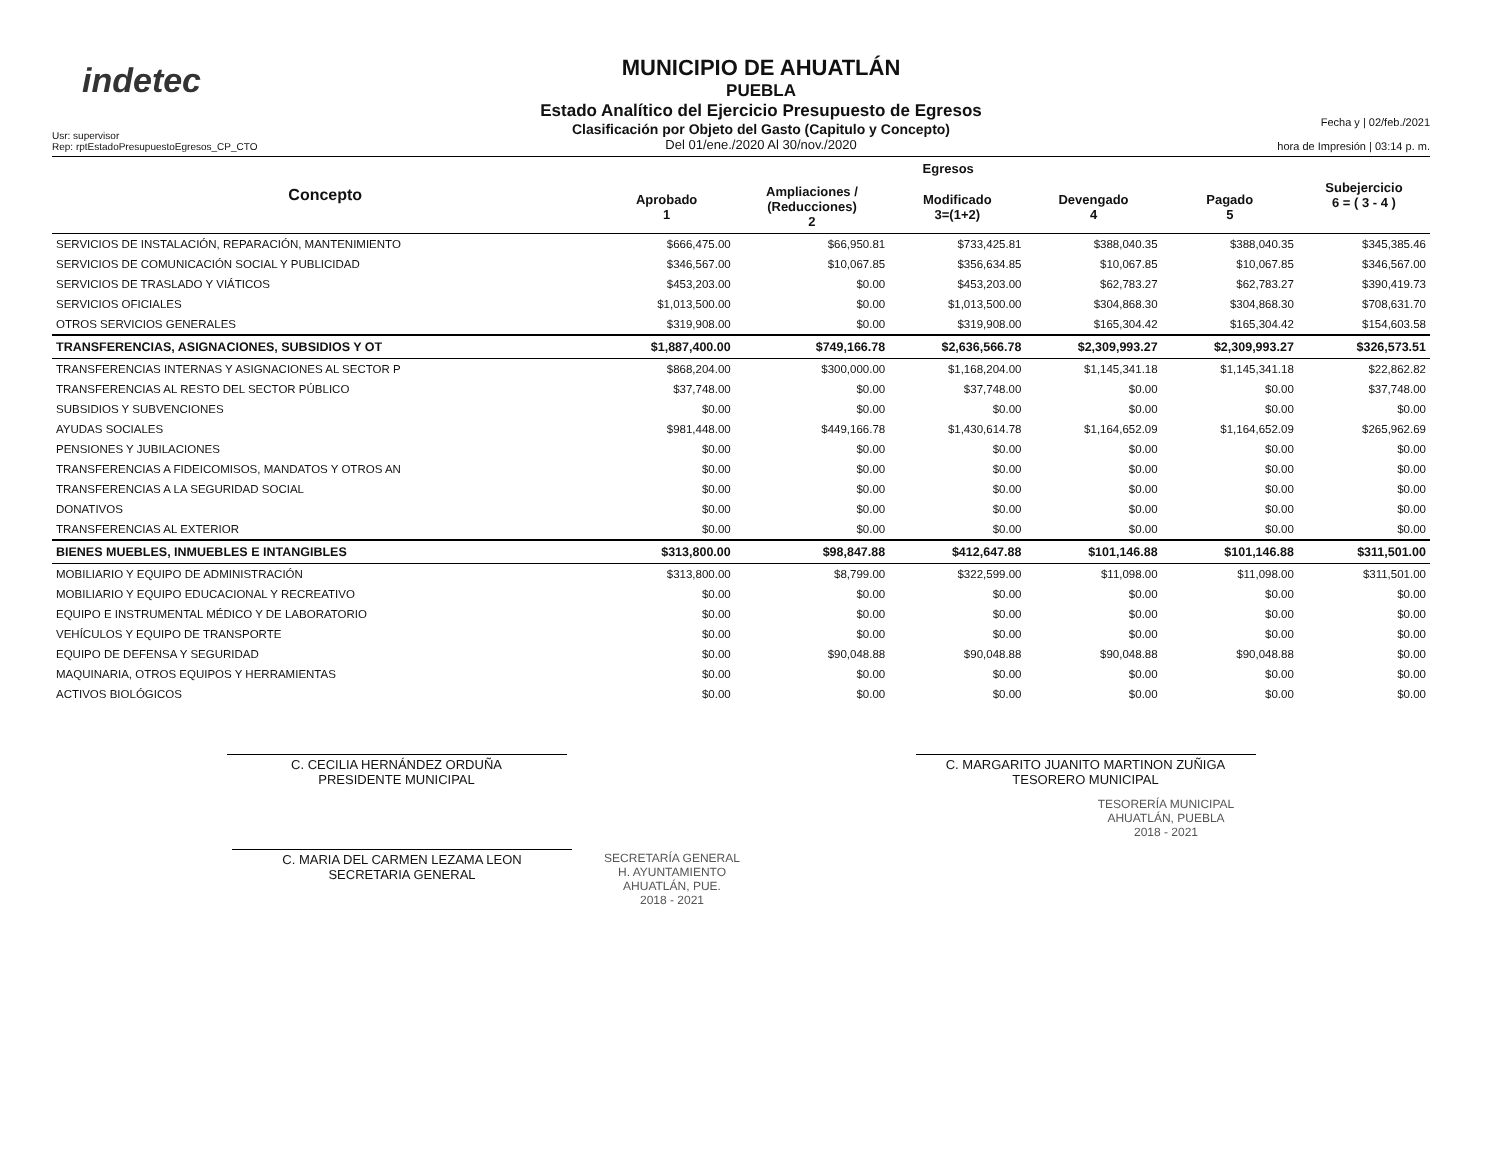indetec
Usr: supervisor
Rep: rptEstadoPresupuestoEgresos_CP_CTO
MUNICIPIO DE AHUATLÁN
PUEBLA
Estado Analítico del Ejercicio Presupuesto de Egresos
Clasificación por Objeto del Gasto (Capitulo y Concepto)
Del 01/ene./2020 Al 30/nov./2020
Fecha y | 02/feb./2021
hora de Impresión | 03:14 p. m.
| Concepto | Egresos | | | | | Subejercicio 6 = ( 3 - 4 ) |
| --- | --- | --- | --- | --- | --- | --- |
| | Aprobado 1 | Ampliaciones / (Reducciones) 2 | Modificado 3=(1+2) | Devengado 4 | Pagado 5 | |
| SERVICIOS DE INSTALACIÓN, REPARACIÓN, MANTENIMIENTO | $666,475.00 | $66,950.81 | $733,425.81 | $388,040.35 | $388,040.35 | $345,385.46 |
| SERVICIOS DE COMUNICACIÓN SOCIAL Y PUBLICIDAD | $346,567.00 | $10,067.85 | $356,634.85 | $10,067.85 | $10,067.85 | $346,567.00 |
| SERVICIOS DE TRASLADO Y VIÁTICOS | $453,203.00 | $0.00 | $453,203.00 | $62,783.27 | $62,783.27 | $390,419.73 |
| SERVICIOS OFICIALES | $1,013,500.00 | $0.00 | $1,013,500.00 | $304,868.30 | $304,868.30 | $708,631.70 |
| OTROS SERVICIOS GENERALES | $319,908.00 | $0.00 | $319,908.00 | $165,304.42 | $165,304.42 | $154,603.58 |
| TRANSFERENCIAS, ASIGNACIONES, SUBSIDIOS Y OT | $1,887,400.00 | $749,166.78 | $2,636,566.78 | $2,309,993.27 | $2,309,993.27 | $326,573.51 |
| TRANSFERENCIAS INTERNAS Y ASIGNACIONES AL SECTOR P | $868,204.00 | $300,000.00 | $1,168,204.00 | $1,145,341.18 | $1,145,341.18 | $22,862.82 |
| TRANSFERENCIAS AL RESTO DEL SECTOR PÚBLICO | $37,748.00 | $0.00 | $37,748.00 | $0.00 | $0.00 | $37,748.00 |
| SUBSIDIOS Y SUBVENCIONES | $0.00 | $0.00 | $0.00 | $0.00 | $0.00 | $0.00 |
| AYUDAS SOCIALES | $981,448.00 | $449,166.78 | $1,430,614.78 | $1,164,652.09 | $1,164,652.09 | $265,962.69 |
| PENSIONES Y JUBILACIONES | $0.00 | $0.00 | $0.00 | $0.00 | $0.00 | $0.00 |
| TRANSFERENCIAS A FIDEICOMISOS, MANDATOS Y OTROS AN | $0.00 | $0.00 | $0.00 | $0.00 | $0.00 | $0.00 |
| TRANSFERENCIAS A LA SEGURIDAD SOCIAL | $0.00 | $0.00 | $0.00 | $0.00 | $0.00 | $0.00 |
| DONATIVOS | $0.00 | $0.00 | $0.00 | $0.00 | $0.00 | $0.00 |
| TRANSFERENCIAS AL EXTERIOR | $0.00 | $0.00 | $0.00 | $0.00 | $0.00 | $0.00 |
| BIENES MUEBLES, INMUEBLES E INTANGIBLES | $313,800.00 | $98,847.88 | $412,647.88 | $101,146.88 | $101,146.88 | $311,501.00 |
| MOBILIARIO Y EQUIPO DE ADMINISTRACIÓN | $313,800.00 | $8,799.00 | $322,599.00 | $11,098.00 | $11,098.00 | $311,501.00 |
| MOBILIARIO Y EQUIPO EDUCACIONAL Y RECREATIVO | $0.00 | $0.00 | $0.00 | $0.00 | $0.00 | $0.00 |
| EQUIPO E INSTRUMENTAL MÉDICO Y DE LABORATORIO | $0.00 | $0.00 | $0.00 | $0.00 | $0.00 | $0.00 |
| VEHÍCULOS Y EQUIPO DE TRANSPORTE | $0.00 | $0.00 | $0.00 | $0.00 | $0.00 | $0.00 |
| EQUIPO DE DEFENSA Y SEGURIDAD | $0.00 | $90,048.88 | $90,048.88 | $90,048.88 | $90,048.88 | $0.00 |
| MAQUINARIA, OTROS EQUIPOS Y HERRAMIENTAS | $0.00 | $0.00 | $0.00 | $0.00 | $0.00 | $0.00 |
| ACTIVOS BIOLÓGICOS | $0.00 | $0.00 | $0.00 | $0.00 | $0.00 | $0.00 |
C. CECILIA HERNÁNDEZ ORDUÑA
PRESIDENTE MUNICIPAL
C. MARGARITO JUANITO MARTINON ZUÑIGA
TESORERO MUNICIPAL
TESORERÍA MUNICIPAL
AHUATLÁN, PUEBLA
2018 - 2021
C. MARIA DEL CARMEN LEZAMA LEON
SECRETARIA GENERAL
SECRETARÍA GENERAL
H. AYUNTAMIENTO
AHUATLÁN, PUE.
2018 - 2021